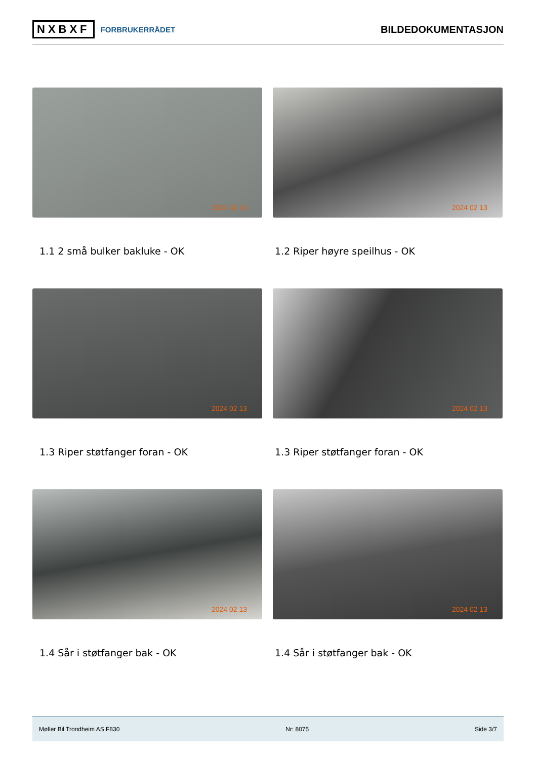NXBXF FORBRUKERRÅDET
BILDEDOKUMENTASJON
2024 02 13
2024 02 13
1.1 2 små bulker bakluke - OK
1.2 Riper høyre speilhus - OK
2024 02 13
2024 02 13
1.3 Riper støtfanger foran - OK
1.3 Riper støtfanger foran - OK
2024 02 13
2024 02 13
1.4 Sår i støtfanger bak - OK
1.4 Sår i støtfanger bak - OK
Møller Bil Trondheim AS F830 Nr: 8075 Side 3/7